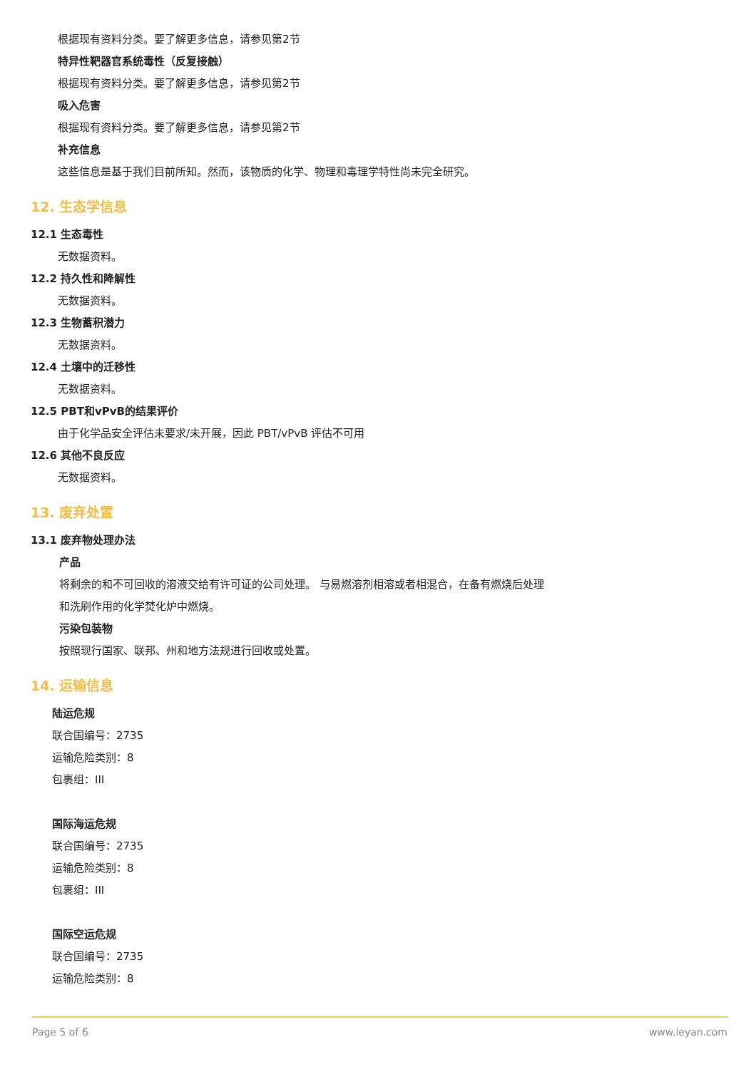根据现有资料分类。要了解更多信息，请参见第2节
特异性靶器官系统毒性（反复接触）
根据现有资料分类。要了解更多信息，请参见第2节
吸入危害
根据现有资料分类。要了解更多信息，请参见第2节
补充信息
这些信息是基于我们目前所知。然而，该物质的化学、物理和毒理学特性尚未完全研究。
12. 生态学信息
12.1 生态毒性
无数据资料。
12.2 持久性和降解性
无数据资料。
12.3 生物蓄积潜力
无数据资料。
12.4 土壤中的迁移性
无数据资料。
12.5 PBT和vPvB的结果评价
由于化学品安全评估未要求/未开展，因此 PBT/vPvB 评估不可用
12.6 其他不良反应
无数据资料。
13. 废弃处置
13.1 废弃物处理办法
产品
将剩余的和不可回收的溶液交给有许可证的公司处理。 与易燃溶剂相溶或者相混合，在备有燃烧后处理
和洗刷作用的化学焚化炉中燃烧。
污染包装物
按照现行国家、联邦、州和地方法规进行回收或处置。
14. 运输信息
陆运危规
联合国编号：2735
运输危险类别：8
包裹组：III
国际海运危规
联合国编号：2735
运输危险类别：8
包裹组：III
国际空运危规
联合国编号：2735
运输危险类别：8
Page 5 of 6 www.leyan.com